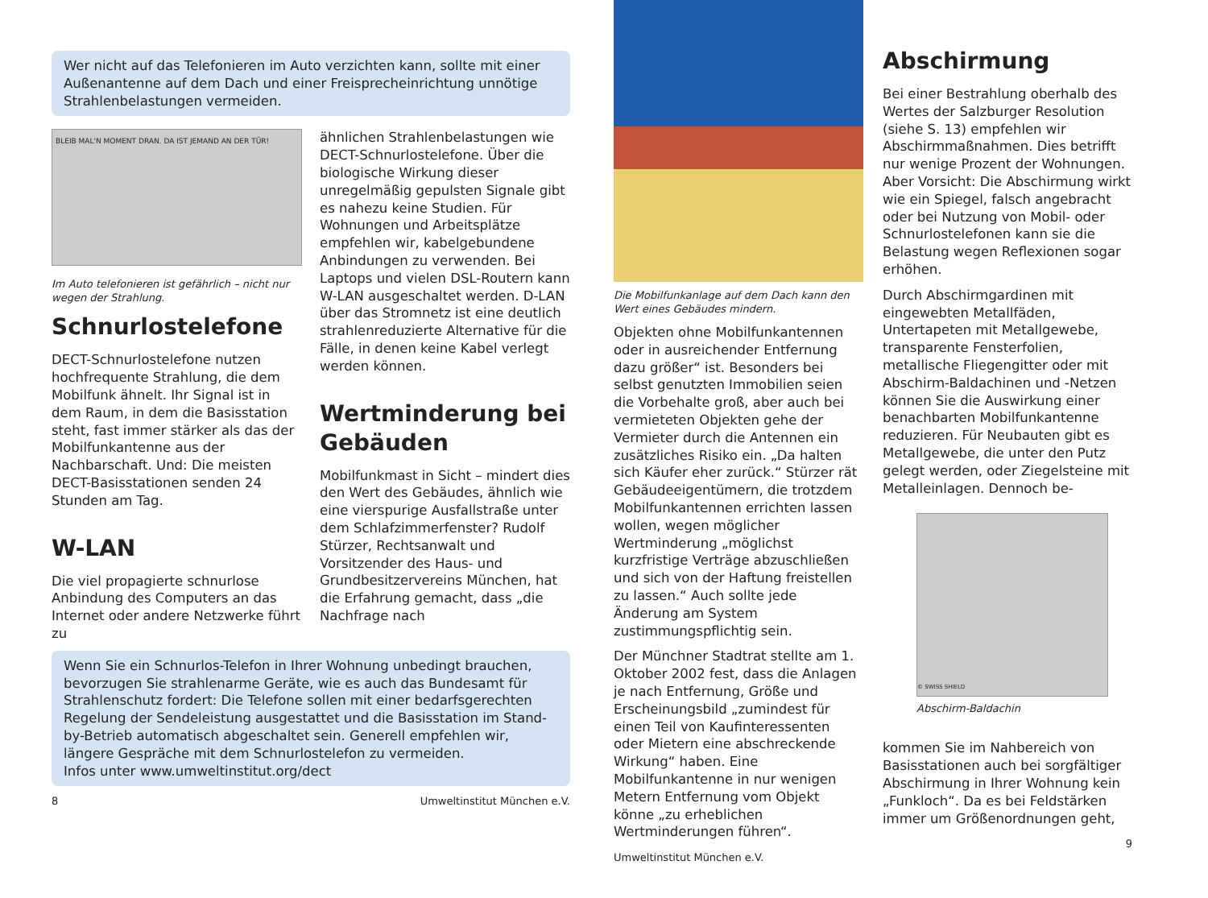Wer nicht auf das Telefonieren im Auto verzichten kann, sollte mit einer Außenantenne auf dem Dach und einer Freisprecheinrichtung unnötige Strahlenbelastungen vermeiden.
BLEIB MAL'N MOMENT DRAN. DA IST JEMAND AN DER TÜR!
Im Auto telefonieren ist gefährlich – nicht nur wegen der Strahlung.
Schnurlostelefone
DECT-Schnurlostelefone nutzen hochfrequente Strahlung, die dem Mobilfunk ähnelt. Ihr Signal ist in dem Raum, in dem die Basisstation steht, fast immer stärker als das der Mobilfunkantenne aus der Nachbarschaft. Und: Die meisten DECT-Basisstationen senden 24 Stunden am Tag.
W-LAN
Die viel propagierte schnurlose Anbindung des Computers an das Internet oder andere Netzwerke führt zu
ähnlichen Strahlenbelastungen wie DECT-Schnurlostelefone. Über die biologische Wirkung dieser unregelmäßig gepulsten Signale gibt es nahezu keine Studien. Für Wohnungen und Arbeitsplätze empfehlen wir, kabelgebundene Anbindungen zu verwenden. Bei Laptops und vielen DSL-Routern kann W-LAN ausgeschaltet werden. D-LAN über das Stromnetz ist eine deutlich strahlenreduzierte Alternative für die Fälle, in denen keine Kabel verlegt werden können.
Wertminderung bei Gebäuden
Mobilfunkmast in Sicht – mindert dies den Wert des Gebäudes, ähnlich wie eine vierspurige Ausfallstraße unter dem Schlafzimmerfenster? Rudolf Stürzer, Rechtsanwalt und Vorsitzender des Haus- und Grundbesitzervereins München, hat die Erfahrung gemacht, dass „die Nachfrage nach
Wenn Sie ein Schnurlos-Telefon in Ihrer Wohnung unbedingt brauchen, bevorzugen Sie strahlenarme Geräte, wie es auch das Bundesamt für Strahlenschutz fordert: Die Telefone sollen mit einer bedarfsgerechten Regelung der Sendeleistung ausgestattet und die Basisstation im Stand-by-Betrieb automatisch abgeschaltet sein. Generell empfehlen wir, längere Gespräche mit dem Schnurlostelefon zu vermeiden.
Infos unter www.umweltinstitut.org/dect
8 Umweltinstitut München e.V.
Die Mobilfunkanlage auf dem Dach kann den Wert eines Gebäudes mindern.
Objekten ohne Mobilfunkantennen oder in ausreichender Entfernung dazu größer“ ist. Besonders bei selbst genutzten Immobilien seien die Vorbehalte groß, aber auch bei vermieteten Objekten gehe der Vermieter durch die Antennen ein zusätzliches Risiko ein. „Da halten sich Käufer eher zurück.“ Stürzer rät Gebäudeeigentümern, die trotzdem Mobilfunkantennen errichten lassen wollen, wegen möglicher Wertminderung „möglichst kurzfristige Verträge abzuschließen und sich von der Haftung freistellen zu lassen.“ Auch sollte jede Änderung am System zustimmungspflichtig sein.
Der Münchner Stadtrat stellte am 1. Oktober 2002 fest, dass die Anlagen je nach Entfernung, Größe und Erscheinungsbild „zumindest für einen Teil von Kaufinteressenten oder Mietern eine abschreckende Wirkung“ haben. Eine Mobilfunkantenne in nur wenigen Metern Entfernung vom Objekt könne „zu erheblichen Wertminderungen führen“.
Umweltinstitut München e.V.
Abschirmung
Bei einer Bestrahlung oberhalb des Wertes der Salzburger Resolution (siehe S. 13) empfehlen wir Abschirmmaßnahmen. Dies betrifft nur wenige Prozent der Wohnungen. Aber Vorsicht: Die Abschirmung wirkt wie ein Spiegel, falsch angebracht oder bei Nutzung von Mobil- oder Schnurlostelefonen kann sie die Belastung wegen Reflexionen sogar erhöhen.
Durch Abschirmgardinen mit eingewebten Metallfäden, Untertapeten mit Metallgewebe, transparente Fensterfolien, metallische Fliegengitter oder mit Abschirm-Baldachinen und -Netzen können Sie die Auswirkung einer benachbarten Mobilfunkantenne reduzieren. Für Neubauten gibt es Metallgewebe, die unter den Putz gelegt werden, oder Ziegelsteine mit Metalleinlagen. Dennoch be-
© SWISS SHIELD
Abschirm-Baldachin
kommen Sie im Nahbereich von Basisstationen auch bei sorgfältiger Abschirmung in Ihrer Wohnung kein „Funkloch“. Da es bei Feldstärken immer um Größenordnungen geht,
9